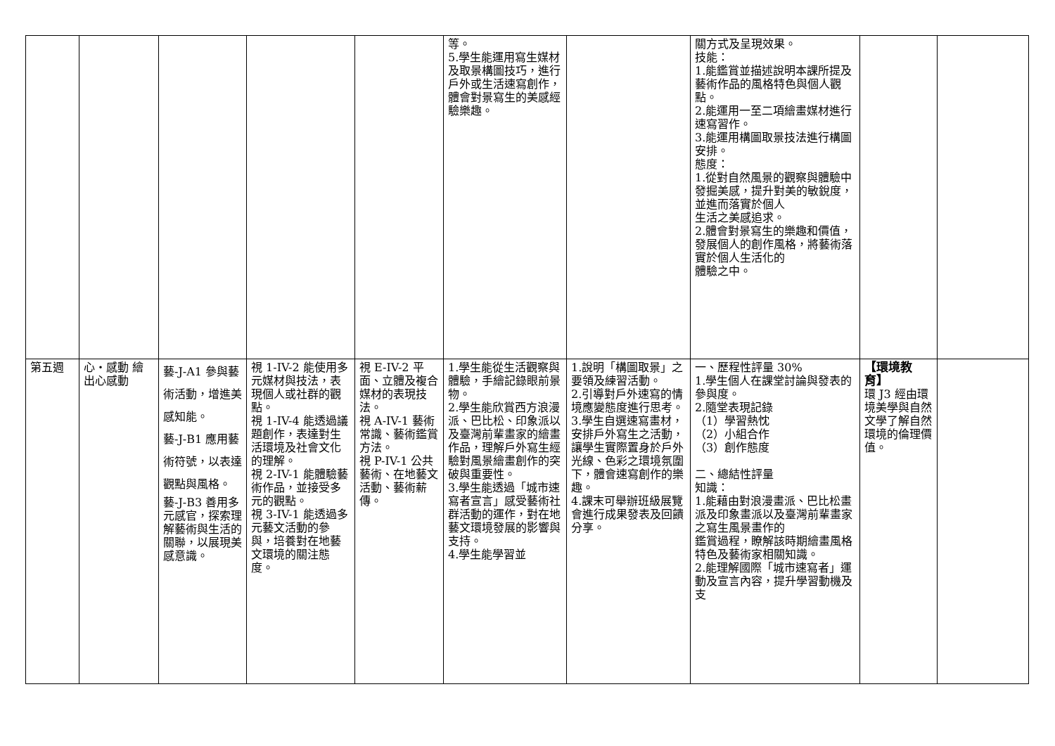| | | | | | 等。 5.學生能運用寫生媒材及取景構圖技巧，進行戶外或生活速寫創作，體會對景寫生的美感經驗樂趣。 | | 關方式及呈現效果。 技能： 1.能鑑賞並描述說明本課所提及藝術作品的風格特色與個人觀點。 2.能運用一至二項繪畫媒材進行速寫習作。 3.能運用構圖取景技法進行構圖安排。 態度： 1.從對自然風景的觀察與體驗中發掘美感，提升對美的敏銳度，並進而落實於個人 生活之美感追求。 2.體會對景寫生的樂趣和價值，發展個人的創作風格，將藝術落實於個人生活化的 體驗之中。 | | |
| 第五週 | 心・感動 繪出心感動 | 藝-J-A1 參與藝術活動，增進美感知能。 藝-J-B1 應用藝術符號，以表達觀點與風格。 藝-J-B3 善用多元感官，探索理解藝術與生活的關聯，以展現美感意識。 | 視 1-IV-2 能使用多元媒材與技法，表現個人或社群的觀點。 視 1-IV-4 能透過議題創作，表達對生活環境及社會文化的理解。 視 2-IV-1 能體驗藝術作品，並接受多元的觀點。 視 3-IV-1 能透過多元藝文活動的參與，培養對在地藝文環境的關注態度。 | 視 E-IV-2 平面、立體及複合媒材的表現技法。 視 A-IV-1 藝術常識、藝術鑑賞方法。 視 P-IV-1 公共藝術、在地藝文活動、藝術薪傳。 | 1.學生能從生活觀察與體驗，手繪記錄眼前景物。 2.學生能欣賞西方浪漫派、巴比松、印象派以及臺灣前輩畫家的繪畫作品，理解戶外寫生經驗對風景繪畫創作的突破與重要性。 3.學生能透過「城市速寫者宣言」感受藝術社群活動的運作，對在地藝文環境發展的影響與支持。 4.學生能學習並 | 1.說明「構圖取景」之要領及練習活動。 2.引導對戶外速寫的情境應變態度進行思考。 3.學生自選速寫畫材，安排戶外寫生之活動，讓學生實際置身於戶外光線、色彩之環境氛圍下，體會速寫創作的樂趣。 4.課末可舉辦班級展覽會進行成果發表及回饋分享。 | 一、歷程性評量 30% 1.學生個人在課堂討論與發表的參與度。 2.隨堂表現記錄 （1）學習熱忱 （2）小組合作 （3）創作態度 二、總結性評量 知識： 1.能藉由對浪漫畫派、巴比松畫派及印象畫派以及臺灣前輩畫家之寫生風景畫作的 鑑賞過程，瞭解該時期繪畫風格特色及藝術家相關知識。 2.能理解國際「城市速寫者」運動及宣言內容，提升學習動機及支 | 【環境教育】 環 J3 經由環境美學與自然文學了解自然環境的倫理價值。 | |